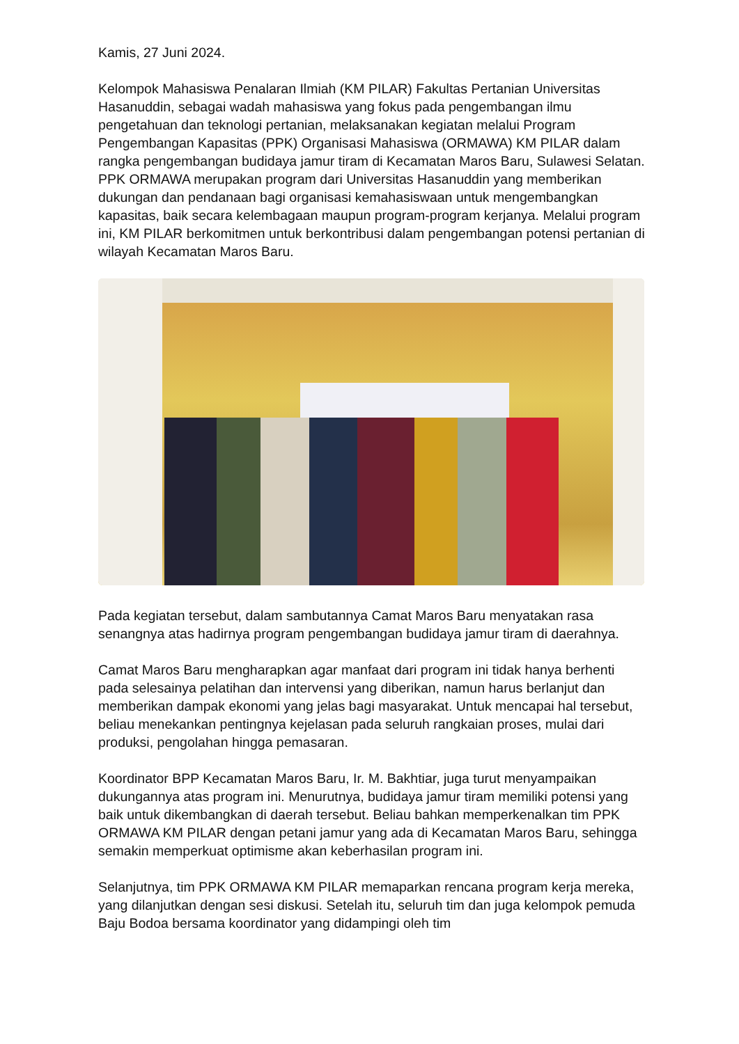Kamis, 27 Juni 2024.
Kelompok Mahasiswa Penalaran Ilmiah (KM PILAR) Fakultas Pertanian Universitas Hasanuddin, sebagai wadah mahasiswa yang fokus pada pengembangan ilmu pengetahuan dan teknologi pertanian, melaksanakan kegiatan melalui Program Pengembangan Kapasitas (PPK) Organisasi Mahasiswa (ORMAWA) KM PILAR dalam rangka pengembangan budidaya jamur tiram di Kecamatan Maros Baru, Sulawesi Selatan.
PPK ORMAWA merupakan program dari Universitas Hasanuddin yang memberikan dukungan dan pendanaan bagi organisasi kemahasiswaan untuk mengembangkan kapasitas, baik secara kelembagaan maupun program-program kerjanya. Melalui program ini, KM PILAR berkomitmen untuk berkontribusi dalam pengembangan potensi pertanian di wilayah Kecamatan Maros Baru.
Pada kegiatan tersebut, dalam sambutannya Camat Maros Baru menyatakan rasa senangnya atas hadirnya program pengembangan budidaya jamur tiram di daerahnya.
Camat Maros Baru mengharapkan agar manfaat dari program ini tidak hanya berhenti pada selesainya pelatihan dan intervensi yang diberikan, namun harus berlanjut dan memberikan dampak ekonomi yang jelas bagi masyarakat. Untuk mencapai hal tersebut, beliau menekankan pentingnya kejelasan pada seluruh rangkaian proses, mulai dari produksi, pengolahan hingga pemasaran.
Koordinator BPP Kecamatan Maros Baru, Ir. M. Bakhtiar, juga turut menyampaikan dukungannya atas program ini. Menurutnya, budidaya jamur tiram memiliki potensi yang baik untuk dikembangkan di daerah tersebut. Beliau bahkan memperkenalkan tim PPK ORMAWA KM PILAR dengan petani jamur yang ada di Kecamatan Maros Baru, sehingga semakin memperkuat optimisme akan keberhasilan program ini.
Selanjutnya, tim PPK ORMAWA KM PILAR memaparkan rencana program kerja mereka, yang dilanjutkan dengan sesi diskusi. Setelah itu, seluruh tim dan juga kelompok pemuda Baju Bodoa bersama koordinator yang didampingi oleh tim